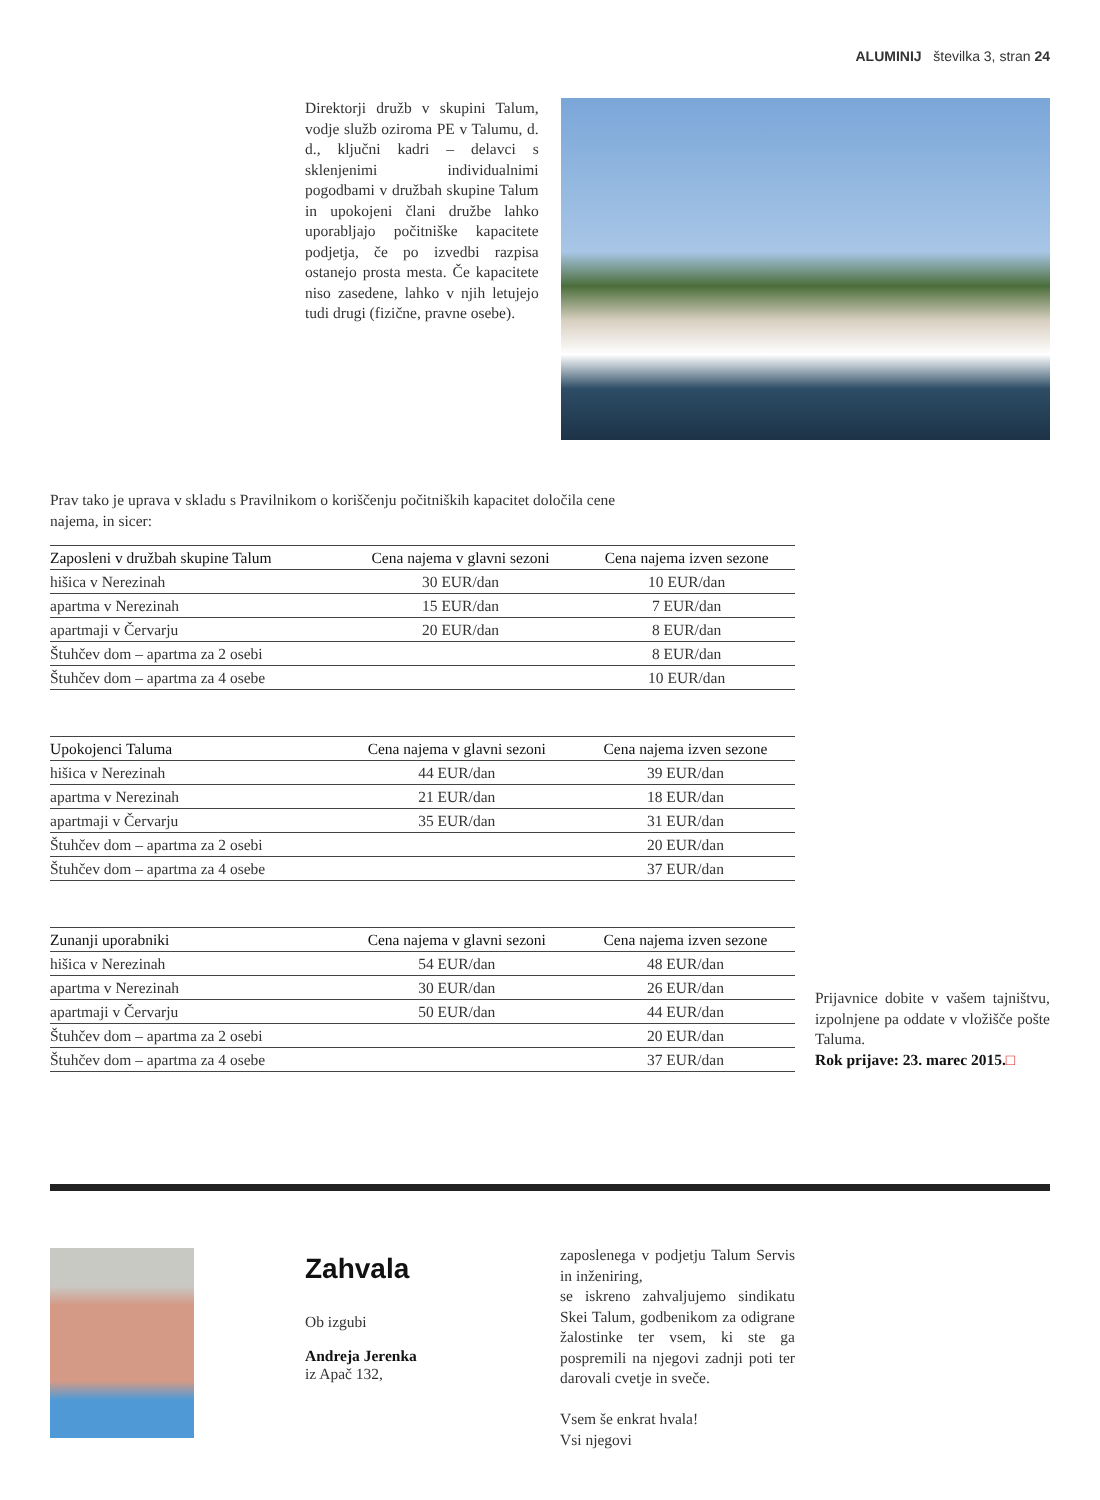ALUMINIJ številka 3, stran 24
Direktorji družb v skupini Talum, vodje služb oziroma PE v Talumu, d. d., ključni kadri – delavci s sklenjenimi individualnimi pogodbami v družbah skupine Talum in upokojeni člani družbe lahko uporabljajo počitniške kapacitete podjetja, če po izvedbi razpisa ostanejo prosta mesta. Če kapacitete niso zasedene, lahko v njih letujejo tudi drugi (fizične, pravne osebe).
Prav tako je uprava v skladu s Pravilnikom o koriščenju počitniških kapacitet določila cene najema, in sicer:
| Zaposleni v družbah skupine Talum | Cena najema v glavni sezoni | Cena najema izven sezone |
| --- | --- | --- |
| hišica v Nerezinah | 30 EUR/dan | 10 EUR/dan |
| apartma v Nerezinah | 15 EUR/dan | 7 EUR/dan |
| apartmaji v Červarju | 20 EUR/dan | 8 EUR/dan |
| Štuhčev dom – apartma za 2 osebi | | 8 EUR/dan |
| Štuhčev dom – apartma za 4 osebe | | 10 EUR/dan |
| Upokojenci Taluma | Cena najema v glavni sezoni | Cena najema izven sezone |
| --- | --- | --- |
| hišica v Nerezinah | 44 EUR/dan | 39 EUR/dan |
| apartma v Nerezinah | 21 EUR/dan | 18 EUR/dan |
| apartmaji v Červarju | 35 EUR/dan | 31 EUR/dan |
| Štuhčev dom – apartma za 2 osebi | | 20 EUR/dan |
| Štuhčev dom – apartma za 4 osebe | | 37 EUR/dan |
| Zunanji uporabniki | Cena najema v glavni sezoni | Cena najema izven sezone |
| --- | --- | --- |
| hišica v Nerezinah | 54 EUR/dan | 48 EUR/dan |
| apartma v Nerezinah | 30 EUR/dan | 26 EUR/dan |
| apartmaji v Červarju | 50 EUR/dan | 44 EUR/dan |
| Štuhčev dom – apartma za 2 osebi | | 20 EUR/dan |
| Štuhčev dom – apartma za 4 osebe | | 37 EUR/dan |
Prijavnice dobite v vašem tajništvu, izpolnjene pa oddate v vložišče pošte Taluma.
Rok prijave: 23. marec 2015.□
Zahvala
Ob izgubi
Andreja Jerenka
iz Apač 132,
zaposlenega v podjetju Talum Servis in inženiring,
se iskreno zahvaljujemo sindikatu Skei Talum, godbenikom za odigrane žalostinke ter vsem, ki ste ga pospremili na njegovi zadnji poti ter darovali cvetje in sveče.
Vsem še enkrat hvala!
Vsi njegovi